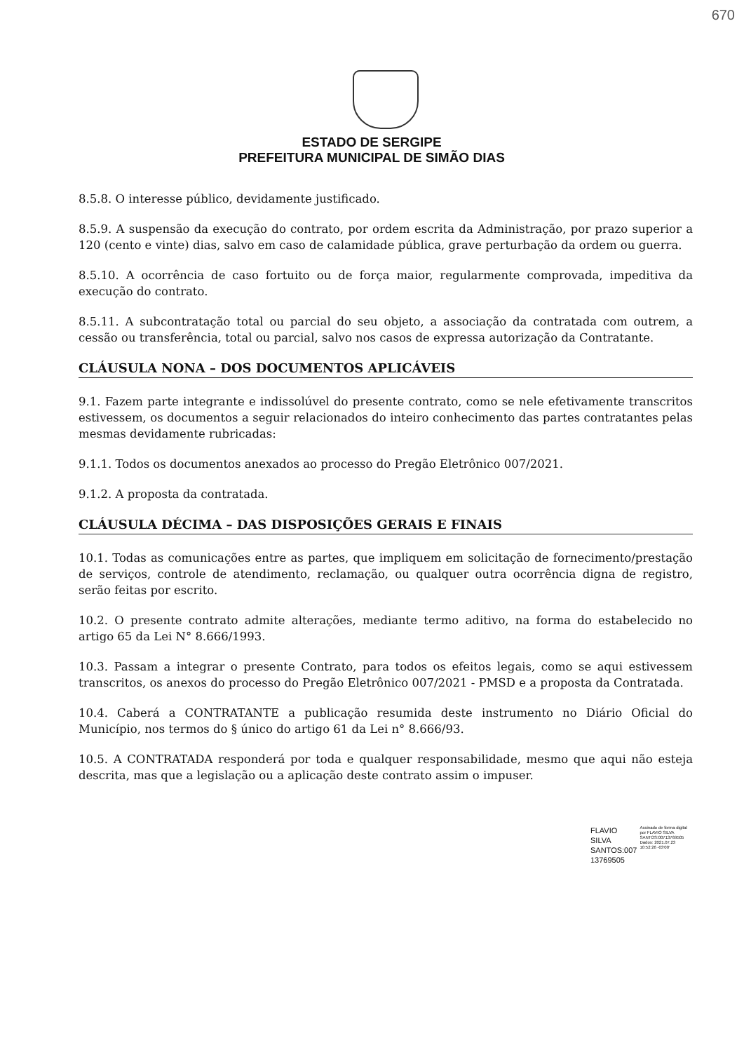670
ESTADO DE SERGIPE
PREFEITURA MUNICIPAL DE SIMÃO DIAS
8.5.8. O interesse público, devidamente justificado.
8.5.9. A suspensão da execução do contrato, por ordem escrita da Administração, por prazo superior a 120 (cento e vinte) dias, salvo em caso de calamidade pública, grave perturbação da ordem ou guerra.
8.5.10. A ocorrência de caso fortuito ou de força maior, regularmente comprovada, impeditiva da execução do contrato.
8.5.11. A subcontratação total ou parcial do seu objeto, a associação da contratada com outrem, a cessão ou transferência, total ou parcial, salvo nos casos de expressa autorização da Contratante.
CLÁUSULA NONA – DOS DOCUMENTOS APLICÁVEIS
9.1. Fazem parte integrante e indissolúvel do presente contrato, como se nele efetivamente transcritos estivessem, os documentos a seguir relacionados do inteiro conhecimento das partes contratantes pelas mesmas devidamente rubricadas:
9.1.1. Todos os documentos anexados ao processo do Pregão Eletrônico 007/2021.
9.1.2. A proposta da contratada.
CLÁUSULA DÉCIMA – DAS DISPOSIÇÕES GERAIS E FINAIS
10.1. Todas as comunicações entre as partes, que impliquem em solicitação de fornecimento/prestação de serviços, controle de atendimento, reclamação, ou qualquer outra ocorrência digna de registro, serão feitas por escrito.
10.2. O presente contrato admite alterações, mediante termo aditivo, na forma do estabelecido no artigo 65 da Lei N° 8.666/1993.
10.3. Passam a integrar o presente Contrato, para todos os efeitos legais, como se aqui estivessem transcritos, os anexos do processo do Pregão Eletrônico 007/2021 - PMSD e a proposta da Contratada.
10.4. Caberá a CONTRATANTE a publicação resumida deste instrumento no Diário Oficial do Município, nos termos do § único do artigo 61 da Lei n° 8.666/93.
10.5. A CONTRATADA responderá por toda e qualquer responsabilidade, mesmo que aqui não esteja descrita, mas que a legislação ou a aplicação deste contrato assim o impuser.
FLAVIO SILVA
SANTOS:007
13769505
Assinado de forma digital por FLAVIO SILVA SANTOS:00713769505 Dados: 2021.07.23 10:52:26 -03'00'